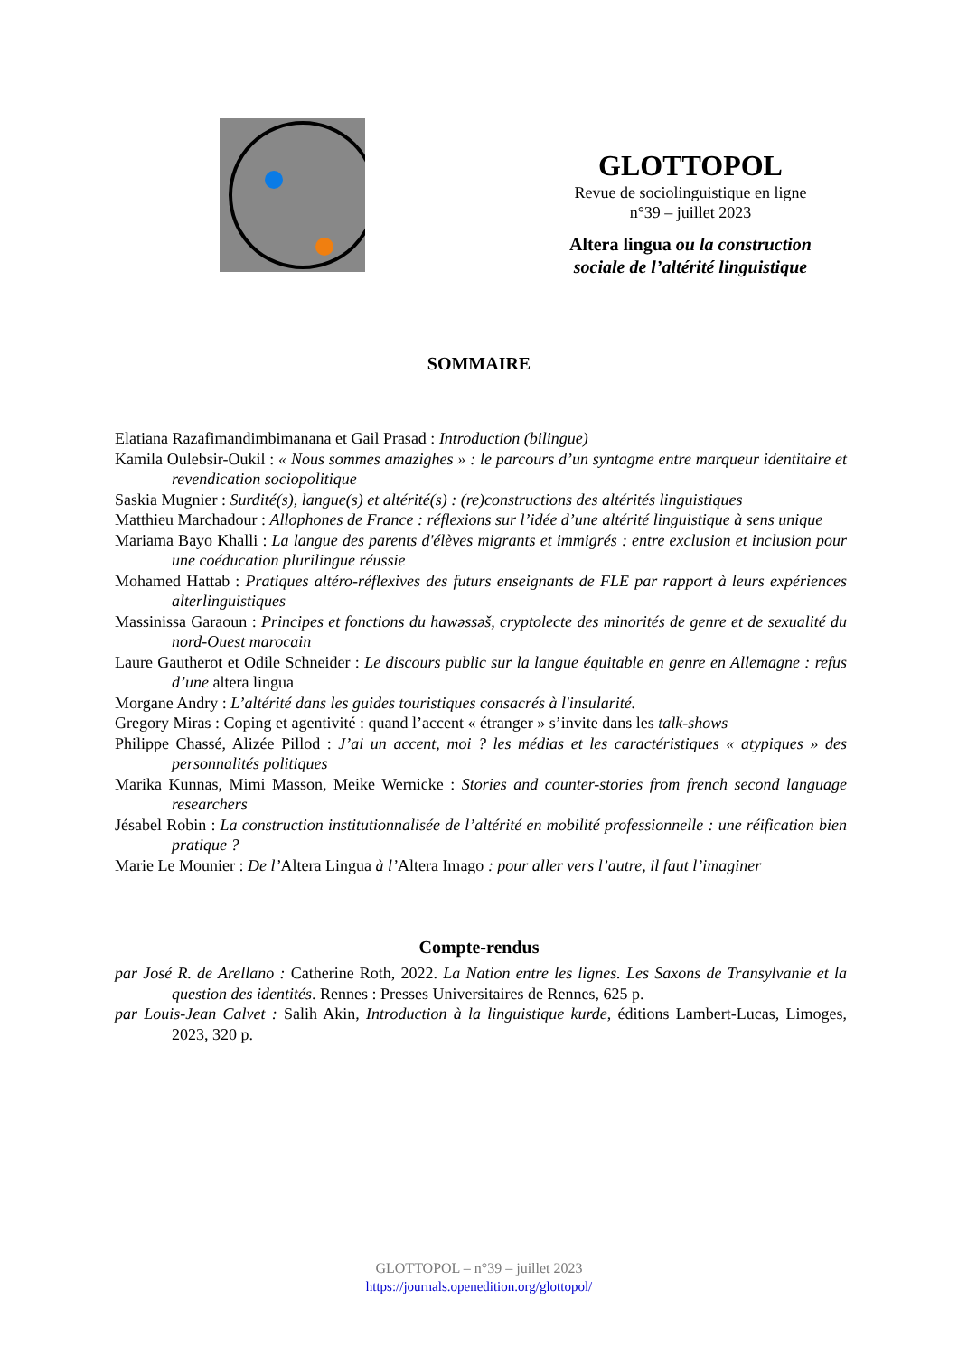GLOTTOPOL
Revue de sociolinguistique en ligne
n°39 – juillet 2023
Altera lingua ou la construction sociale de l’altérité linguistique
SOMMAIRE
Elatiana Razafimandimbimanana et Gail Prasad : Introduction (bilingue)
Kamila Oulebsir-Oukil : « Nous sommes amazighes » : le parcours d’un syntagme entre marqueur identitaire et revendication sociopolitique
Saskia Mugnier : Surdité(s), langue(s) et altérité(s) : (re)constructions des altérités linguistiques
Matthieu Marchadour : Allophones de France : réflexions sur l’idée d’une altérité linguistique à sens unique
Mariama Bayo Khalli : La langue des parents d'élèves migrants et immigrés : entre exclusion et inclusion pour une coéducation plurilingue réussie
Mohamed Hattab : Pratiques altéro-réflexives des futurs enseignants de FLE par rapport à leurs expériences alterlinguistiques
Massinissa Garaoun : Principes et fonctions du hawəssəš, cryptolecte des minorités de genre et de sexualité du nord-Ouest marocain
Laure Gautherot et Odile Schneider : Le discours public sur la langue équitable en genre en Allemagne : refus d’une altera lingua
Morgane Andry : L’altérité dans les guides touristiques consacrés à l'insularité.
Gregory Miras : Coping et agentivité : quand l’accent « étranger » s’invite dans les talk-shows
Philippe Chassé, Alizée Pillod : J’ai un accent, moi ? les médias et les caractéristiques « atypiques » des personnalités politiques
Marika Kunnas, Mimi Masson, Meike Wernicke : Stories and counter-stories from french second language researchers
Jésabel Robin : La construction institutionnalisée de l’altérité en mobilité professionnelle : une réification bien pratique ?
Marie Le Mounier : De l’Altera Lingua à l’Altera Imago : pour aller vers l’autre, il faut l’imaginer
Compte-rendus
par José R. de Arellano : Catherine Roth, 2022. La Nation entre les lignes. Les Saxons de Transylvanie et la question des identités. Rennes : Presses Universitaires de Rennes, 625 p.
par Louis-Jean Calvet : Salih Akin, Introduction à la linguistique kurde, éditions Lambert-Lucas, Limoges, 2023, 320 p.
GLOTTOPOL – n°39 – juillet 2023
https://journals.openedition.org/glottopol/